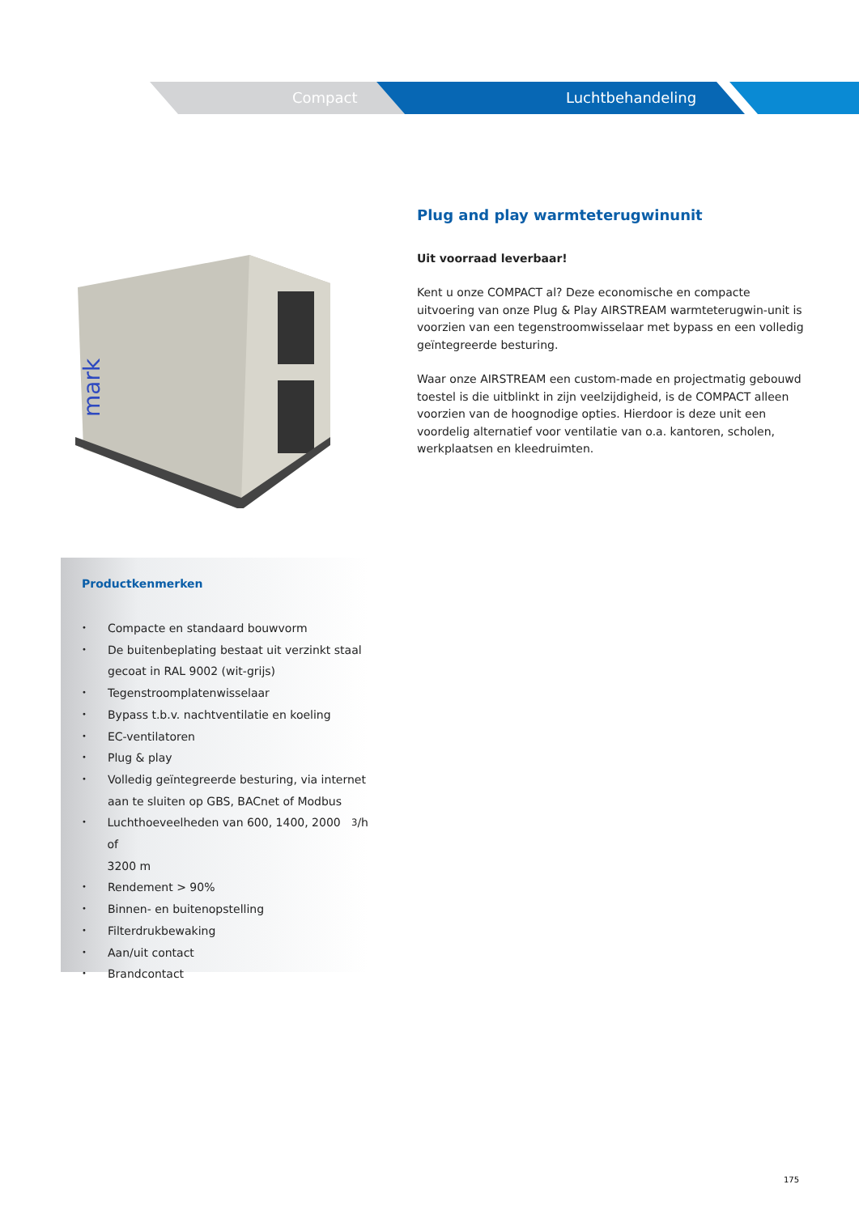Compact Luchtbehandeling
mark
Plug and play warmteterugwinunit
Uit voorraad leverbaar!
Kent u onze COMPACT al? Deze economische en compacte uitvoering van onze Plug & Play AIRSTREAM warmteterugwin-unit is voorzien van een tegenstroomwisselaar met bypass en een volledig geïntegreerde besturing.
Waar onze AIRSTREAM een custom-made en projectmatig gebouwd toestel is die uitblinkt in zijn veelzijdigheid, is de COMPACT alleen voorzien van de hoognodige opties. Hierdoor is deze unit een voordelig alternatief voor ventilatie van o.a. kantoren, scholen, werkplaatsen en kleedruimten.
Productkenmerken
• Compacte en standaard bouwvorm
• De buitenbeplating bestaat uit verzinkt staal
gecoat in RAL 9002 (wit-grijs)
• Tegenstroomplatenwisselaar
• Bypass t.b.v. nachtventilatie en koeling
• EC-ventilatoren
• Plug & play
• Volledig geïntegreerde besturing, via internet
aan te sluiten op GBS, BACnet of Modbus
• Luchthoeveelheden van 600, 1400, 2000 of
3200 m<sup>3</sup>/h
• Rendement > 90%
• Binnen- en buitenopstelling
• Filterdrukbewaking
• Aan/uit contact
• Brandcontact
175